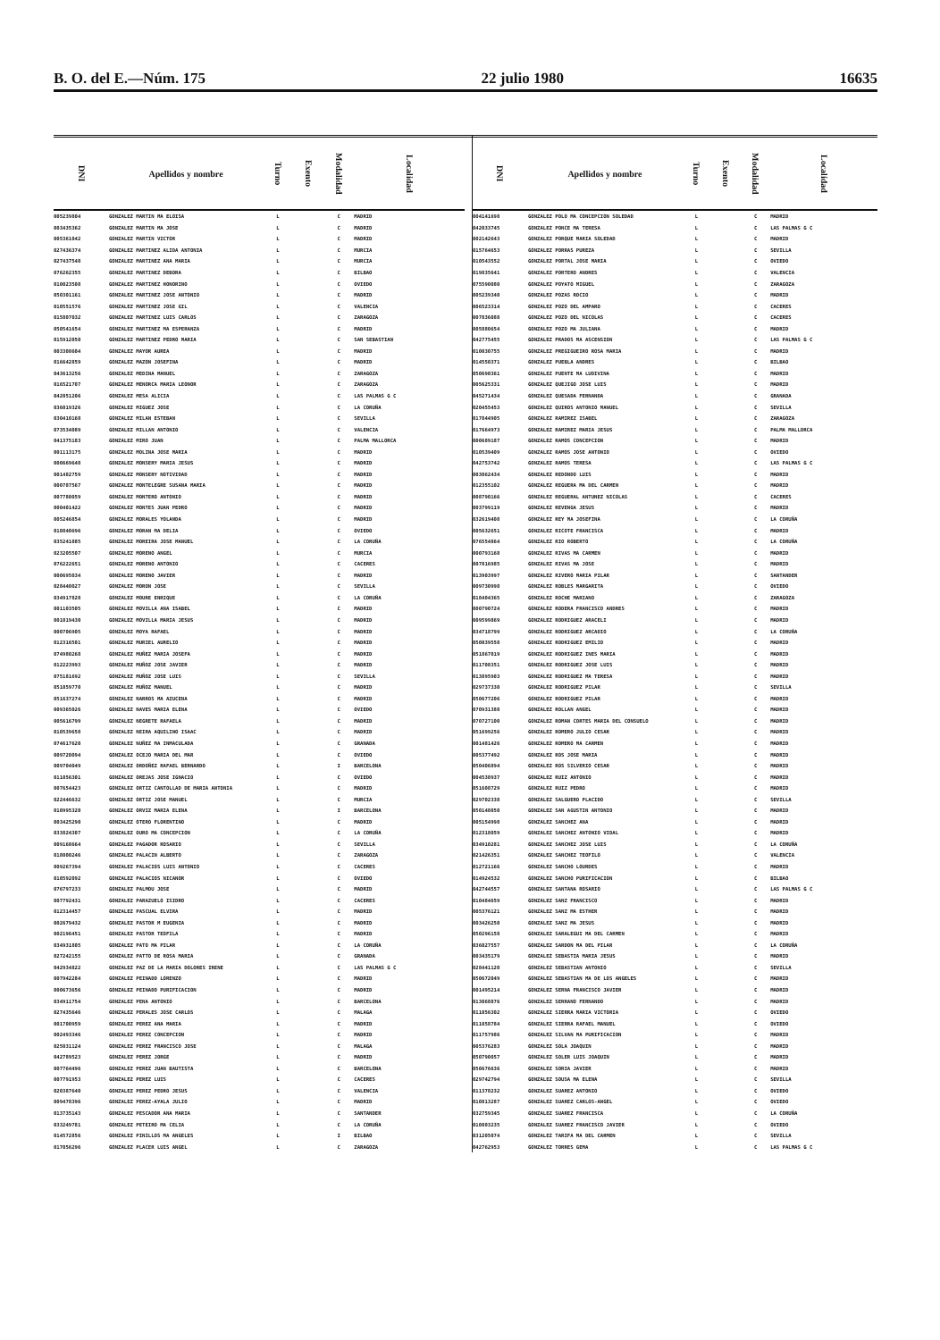B. O. del E.—Núm. 175 22 julio 1980 16635
| DNI | Apellidos y nombre | Turno | Exento | Modalidad | Localidad |
| --- | --- | --- | --- | --- | --- |
| 005239804 | GONZALEZ MARTIN MA ELOISA | L | | C | MADRID |
| 003435362 | GONZALEZ MARTIN MA JOSE | L | | C | MADRID |
| 005361042 | GONZALEZ MARTIN VICTOR | L | | C | MADRID |
| 027436374 | GONZALEZ MARTINEZ ALIDA ANTONIA | L | | C | MURCIA |
| 027437548 | GONZALEZ MARTINEZ ANA MARIA | L | | C | MURCIA |
| 076262355 | GONZALEZ MARTINEZ DEBORA | L | | C | BILBAO |
| 010023508 | GONZALEZ MARTINEZ HONORINO | L | | C | OVIEDO |
| 050301161 | GONZALEZ MARTINEZ JOSE ANTONIO | L | | C | MADRID |
| 010551576 | GONZALEZ MARTINEZ JOSE GIL | L | | C | VALENCIA |
| 015807032 | GONZALEZ MARTINEZ LUIS CARLOS | L | | C | ZARAGOZA |
| 050541654 | GONZALEZ MARTINEZ MA ESPERANZA | L | | C | MADRID |
| 015912050 | GONZALEZ MARTINEZ PEDRO MARIA | L | | C | SAN SEBASTIAN |
| 003308604 | GONZALEZ MAYOR AUREA | L | | C | MADRID |
| 016642859 | GONZALEZ MAZON JOSEFINA | L | | C | MADRID |
| 043613256 | GONZALEZ MEDINA MANUEL | L | | C | ZARAGOZA |
| 016521707 | GONZALEZ MENORCA MARIA LEONOR | L | | C | ZARAGOZA |
| 042051206 | GONZALEZ MESA ALICIA | L | | C | LAS PALMAS G C |
| 036019326 | GONZALEZ MIGUEZ JOSE | L | | C | LA CORUÑA |
| 030410168 | GONZALEZ MILAN ESTEBAN | L | | C | SEVILLA |
| 073534089 | GONZALEZ MILLAN ANTONIO | L | | C | VALENCIA |
| 041375183 | GONZALEZ MIRO JUAN | L | | C | PALMA MALLORCA |
| 001113175 | GONZALEZ MOLINA JOSE MARIA | L | | C | MADRID |
| 000669648 | GONZALEZ MONSERY MARIA JESUS | L | | C | MADRID |
| 001482759 | GONZALEZ MONSERY NOTIVIDAD | L | | C | MADRID |
| 000787567 | GONZALEZ MONTELEGRE SUSANA MARIA | L | | C | MADRID |
| 007780059 | GONZALEZ MONTERO ANTONIO | L | | C | MADRID |
| 000401422 | GONZALEZ MONTES JUAN PEDRO | L | | C | MADRID |
| 005246854 | GONZALEZ MORALES YOLANDA | L | | C | MADRID |
| 010840696 | GONZALEZ MORAN MA DELIA | L | | C | OVIEDO |
| 035241085 | GONZALEZ MOREIRA JOSE MANUEL | L | | C | LA CORUÑA |
| 023205507 | GONZALEZ MORENO ANGEL | L | | C | MURCIA |
| 076222651 | GONZALEZ MORENO ANTONIO | L | | C | CACERES |
| 000695034 | GONZALEZ MORENO JAVIER | L | | C | MADRID |
| 028440027 | GONZALEZ MORON JOSE | L | | C | SEVILLA |
| 034917828 | GONZALEZ MOURE ENRIQUE | L | | C | LA CORUÑA |
| 001103505 | GONZALEZ MOVILLA ANA ISABEL | L | | C | MADRID |
| 001019430 | GONZALEZ MOVILLA MARIA JESUS | L | | C | MADRID |
| 000706905 | GONZALEZ MOYA RAFAEL | L | | C | MADRID |
| 012316501 | GONZALEZ MURIEL AURELIO | L | | C | MADRID |
| 074980268 | GONZALEZ MUÑEZ MARIA JOSEFA | L | | C | MADRID |
| 012223993 | GONZALEZ MUÑOZ JOSE JAVIER | L | | C | MADRID |
| 075181692 | GONZALEZ MUÑOZ JOSE LUIS | L | | C | SEVILLA |
| 051059770 | GONZALEZ MUÑOZ MANUEL | L | | C | MADRID |
| 051637274 | GONZALEZ NARROS MA AZUCENA | L | | C | MADRID |
| 009365026 | GONZALEZ NAVES MARIA ELENA | L | | C | OVIEDO |
| 005616799 | GONZALEZ NEGRETE RAFAELA | L | | C | MADRID |
| 010539658 | GONZALEZ NEIRA AQUILINO ISAAC | L | | C | MADRID |
| 074617620 | GONZALEZ NUÑEZ MA INMACULADA | L | | C | GRANADA |
| 009720094 | GONZALEZ OCEJO MARIA DEL MAR | L | | C | OVIEDO |
| 009704049 | GONZALEZ ORDOÑEZ RAFAEL BERNARDO | L | | I | BARCELONA |
| 011056301 | GONZALEZ OREJAS JOSE IGNACIO | L | | C | OVIEDO |
| 007654423 | GONZALEZ ORTIZ CANTOLLAD DE MARIA ANTONIA | L | | C | MADRID |
| 022446632 | GONZALEZ ORTIZ JOSE MANUEL | L | | C | MURCIA |
| 010995320 | GONZALEZ ORVIZ MARIA ELENA | L | | I | BARCELONA |
| 003425290 | GONZALEZ OTERO FLORENTINO | L | | C | MADRID |
| 033824307 | GONZALEZ OURO MA CONCEPCION | L | | C | LA CORUÑA |
| 009168664 | GONZALEZ PAGADOR ROSARIO | L | | C | SEVILLA |
| 018000246 | GONZALEZ PALACIN ALBERTO | L | | C | ZARAGOZA |
| 009267394 | GONZALEZ PALACIOS LUIS ANTONIO | L | | C | CACERES |
| 010592092 | GONZALEZ PALACIOS NICANOR | L | | C | OVIEDO |
| 076797233 | GONZALEZ PALMOU JOSE | L | | C | MADRID |
| 007792431 | GONZALEZ PARAZUELO ISIDRO | L | | C | CACERES |
| 012314457 | GONZALEZ PASCUAL ELVIRA | L | | C | MADRID |
| 002679432 | GONZALEZ PASTOR M EUGENIA | L | | C | MADRID |
| 002196451 | GONZALEZ PASTOR TEOFILA | L | | C | MADRID |
| 034931805 | GONZALEZ PATO MA PILAR | L | | C | LA CORUÑA |
| 027242155 | GONZALEZ PATTO DE ROSA MARIA | L | | C | GRANADA |
| 042934822 | GONZALEZ PAZ DE LA MARIA DOLORES IRENE | L | | C | LAS PALMAS G C |
| 007942284 | GONZALEZ PEINADO LORENZO | L | | C | MADRID |
| 000673656 | GONZALEZ PEINADO PURIFICACION | L | | C | MADRID |
| 034911754 | GONZALEZ PENA ANTONIO | L | | C | BARCELONA |
| 027435646 | GONZALEZ PERALES JOSE CARLOS | L | | C | MALAGA |
| 001700959 | GONZALEZ PEREZ ANA MARIA | L | | C | MADRID |
| 002493346 | GONZALEZ PEREZ CONCEPCION | L | | C | MADRID |
| 025031124 | GONZALEZ PEREZ FRANCISCO JOSE | L | | C | MALAGA |
| 042789523 | GONZALEZ PEREZ JORGE | L | | C | MADRID |
| 007764496 | GONZALEZ PEREZ JUAN BAUTISTA | L | | C | BARCELONA |
| 007791953 | GONZALEZ PEREZ LUIS | L | | C | CACERES |
| 020387640 | GONZALEZ PEREZ PEDRO JESUS | L | | C | VALENCIA |
| 009478396 | GONZALEZ PEREZ-AYALA JULIO | L | | C | MADRID |
| 013735143 | GONZALEZ PESCADOR ANA MARIA | L | | C | SANTANDER |
| 033249781 | GONZALEZ PETEIRO MA CELIA | L | | C | LA CORUÑA |
| 014572856 | GONZALEZ PINILLOS MA ANGELES | L | | I | BILBAO |
| 017056296 | GONZALEZ PLACER LUIS ANGEL | L | | C | ZARAGOZA |
| DNI | Apellidos y nombre | Turno | Exento | Modalidad | Localidad |
| --- | --- | --- | --- | --- | --- |
| 004141698 | GONZALEZ POLO MA CONCEPCION SOLEDAD | L | | C | MADRID |
| 042033745 | GONZALEZ PONCE MA TERESA | L | | C | LAS PALMAS G C |
| 002142643 | GONZALEZ PORQUE MARIA SOLEDAD | L | | C | MADRID |
| 015764653 | GONZALEZ PORRAS PUREZA | L | | C | SEVILLA |
| 010543552 | GONZALEZ PORTAL JOSE MARIA | L | | C | OVIEDO |
| 019835641 | GONZALEZ PORTERO ANDRES | L | | C | VALENCIA |
| 075590080 | GONZALEZ POYATO MIGUEL | L | | C | ZARAGOZA |
| 005239340 | GONZALEZ POZAS ROCIO | L | | C | MADRID |
| 006523314 | GONZALEZ POZO DEL AMPARO | L | | C | CACERES |
| 007836088 | GONZALEZ POZO DEL NICOLAS | L | | C | CACERES |
| 005880654 | GONZALEZ POZO MA JULIANA | L | | C | MADRID |
| 042775455 | GONZALEZ PRADOS MA ASCENSION | L | | C | LAS PALMAS G C |
| 010030755 | GONZALEZ PREGIGUEIRO ROSA MARIA | L | | C | MADRID |
| 014550371 | GONZALEZ PUEBLA ANDRES | L | | C | BILBAO |
| 050690361 | GONZALEZ PUENTE MA LUDIVINA | L | | C | MADRID |
| 005625331 | GONZALEZ QUEJIGO JOSE LUIS | L | | C | MADRID |
| 045271434 | GONZALEZ QUESADA FERNANDA | L | | C | GRANADA |
| 020455453 | GONZALEZ QUIROS ANTONIO MANUEL | L | | C | SEVILLA |
| 017844905 | GONZALEZ RAMIREZ ISABEL | L | | C | ZARAGOZA |
| 017664973 | GONZALEZ RAMIREZ MARIA JESUS | L | | C | PALMA MALLORCA |
| 000689187 | GONZALEZ RAMOS CONCEPCION | L | | C | MADRID |
| 010539409 | GONZALEZ RAMOS JOSE ANTONIO | L | | C | OVIEDO |
| 042753742 | GONZALEZ RAMOS TERESA | L | | C | LAS PALMAS G C |
| 003062434 | GONZALEZ REDONDO LUIS | L | | C | MADRID |
| 012355102 | GONZALEZ REGUERA MA DEL CARMEN | L | | C | MADRID |
| 008790166 | GONZALEZ REGUERAL ANTUNEZ NICOLAS | L | | C | CACERES |
| 003799119 | GONZALEZ REVENGA JESUS | L | | C | MADRID |
| 032619408 | GONZALEZ REY MA JOSEFINA | L | | C | LA CORUÑA |
| 005632651 | GONZALEZ RICOTE FRANCISCA | L | | C | MADRID |
| 076554864 | GONZALEZ RIO ROBERTO | L | | C | LA CORUÑA |
| 000793168 | GONZALEZ RIVAS MA CARMEN | L | | C | MADRID |
| 007816985 | GONZALEZ RIVAS MA JOSE | L | | C | MADRID |
| 013903997 | GONZALEZ RIVERO MARIA PILAR | L | | C | SANTANDER |
| 009730998 | GONZALEZ ROBLES MARGARITA | L | | C | OVIEDO |
| 018404365 | GONZALEZ ROCHE MARIANO | L | | C | ZARAGOZA |
| 000790724 | GONZALEZ RODERA FRANCISCO ANDRES | L | | C | MADRID |
| 009599869 | GONZALEZ RODRIGUEZ ARACELI | L | | C | MADRID |
| 034718799 | GONZALEZ RODRIGUEZ ARCADIO | L | | C | LA CORUÑA |
| 050039558 | GONZALEZ RODRIGUEZ EMILIO | L | | C | MADRID |
| 051867019 | GONZALEZ RODRIGUEZ INES MARIA | L | | C | MADRID |
| 011708351 | GONZALEZ RODRIGUEZ JOSE LUIS | L | | C | MADRID |
| 013895903 | GONZALEZ RODRIGUEZ MA TERESA | L | | C | MADRID |
| 029737330 | GONZALEZ RODRIGUEZ PILAR | L | | C | SEVILLA |
| 050677206 | GONZALEZ RODRIGUEZ PILAR | L | | C | MADRID |
| 070931388 | GONZALEZ ROLLAN ANGEL | L | | C | MADRID |
| 070727100 | GONZALEZ ROMAN CORTES MARIA DEL CONSUELO | L | | C | MADRID |
| 051699256 | GONZALEZ ROMERO JULIO CESAR | L | | C | MADRID |
| 001481426 | GONZALEZ ROMERO MA CARMEN | L | | C | MADRID |
| 005377492 | GONZALEZ ROS JOSE MARIA | L | | C | MADRID |
| 050406894 | GONZALEZ ROS SILVERIO CESAR | L | | C | MADRID |
| 004538937 | GONZALEZ RUIZ ANTONIO | L | | C | MADRID |
| 051608729 | GONZALEZ RUIZ PEDRO | L | | C | MADRID |
| 029702338 | GONZALEZ SALGUERO PLACIDO | L | | C | SEVILLA |
| 050148050 | GONZALEZ SAN AGUSTIN ANTONIO | L | | C | MADRID |
| 005154998 | GONZALEZ SANCHEZ ANA | L | | C | MADRID |
| 012318059 | GONZALEZ SANCHEZ ANTONIO VIDAL | L | | C | MADRID |
| 034910281 | GONZALEZ SANCHEZ JOSE LUIS | L | | C | LA CORUÑA |
| 021426351 | GONZALEZ SANCHEZ TEOFILO | L | | C | VALENCIA |
| 012721166 | GONZALEZ SANCHO LOURDES | L | | C | MADRID |
| 014924532 | GONZALEZ SANCHO PURIFICACION | L | | C | BILBAO |
| 042744557 | GONZALEZ SANTANA ROSARIO | L | | C | LAS PALMAS G C |
| 010484659 | GONZALEZ SANZ FRANCISCO | L | | C | MADRID |
| 005376121 | GONZALEZ SANZ MA ESTHER | L | | C | MADRID |
| 003426250 | GONZALEZ SANZ MA JESUS | L | | C | MADRID |
| 050296158 | GONZALEZ SARALEGUI MA DEL CARMEN | L | | C | MADRID |
| 036027557 | GONZALEZ SARDON MA DEL PILAR | L | | C | LA CORUÑA |
| 003435179 | GONZALEZ SEBASTIA MARIA JESUS | L | | C | MADRID |
| 028441120 | GONZALEZ SEBASTIAN ANTONIO | L | | C | SEVILLA |
| 050672049 | GONZALEZ SEBASTIAN MA DE LOS ANGELES | L | | C | MADRID |
| 001495214 | GONZALEZ SERNA FRANCISCO JAVIER | L | | C | MADRID |
| 013068876 | GONZALEZ SERRANO FERNANDO | L | | C | MADRID |
| 011056302 | GONZALEZ SIERRA MARIA VICTORIA | L | | C | OVIEDO |
| 011058784 | GONZALEZ SIERRA RAFAEL MANUEL | L | | C | OVIEDO |
| 011757986 | GONZALEZ SILVAN MA PURIFICACION | L | | C | MADRID |
| 005376283 | GONZALEZ SOLA JOAQUIN | L | | C | MADRID |
| 050790057 | GONZALEZ SOLER LUIS JOAQUIN | L | | C | MADRID |
| 050676636 | GONZALEZ SORIA JAVIER | L | | C | MADRID |
| 029742794 | GONZALEZ SOUSA MA ELENA | L | | C | SEVILLA |
| 011378232 | GONZALEZ SUAREZ ANTONIO | L | | C | OVIEDO |
| 010813287 | GONZALEZ SUAREZ CARLOS-ANGEL | L | | C | OVIEDO |
| 032759345 | GONZALEZ SUAREZ FRANCISCA | L | | C | LA CORUÑA |
| 010803235 | GONZALEZ SUAREZ FRANCISCO JAVIER | L | | C | OVIEDO |
| 031205074 | GONZALEZ TARIFA MA DEL CARMEN | L | | C | SEVILLA |
| 042762953 | GONZALEZ TORRES GEMA | L | | C | LAS PALMAS G C |